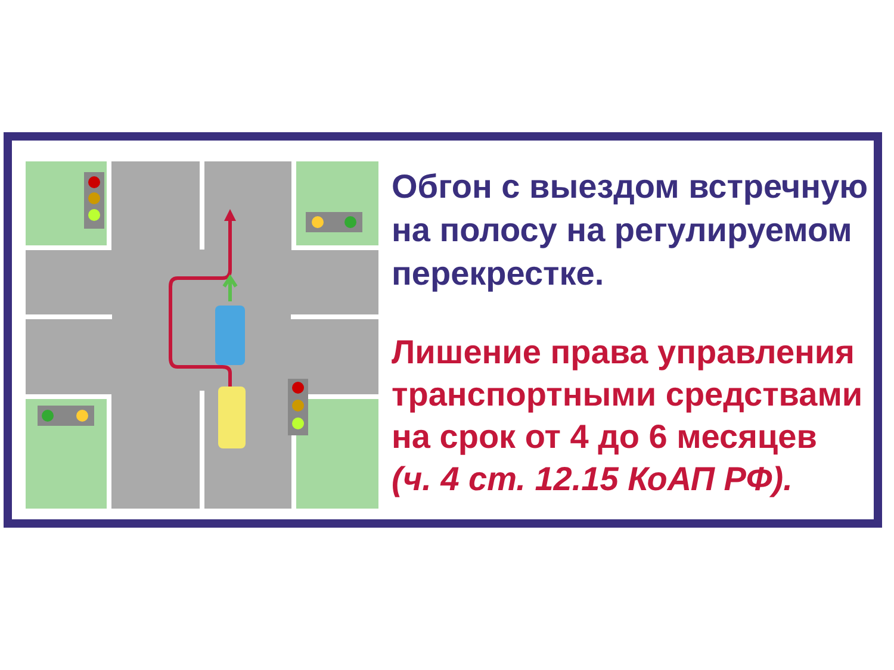Обгон с выездом встречную
на полосу на регулируемом
перекрестке.
Лишение права управления
транспортными средствами
на срок от 4 до 6 месяцев
(ч. 4 ст. 12.15 КоАП РФ).